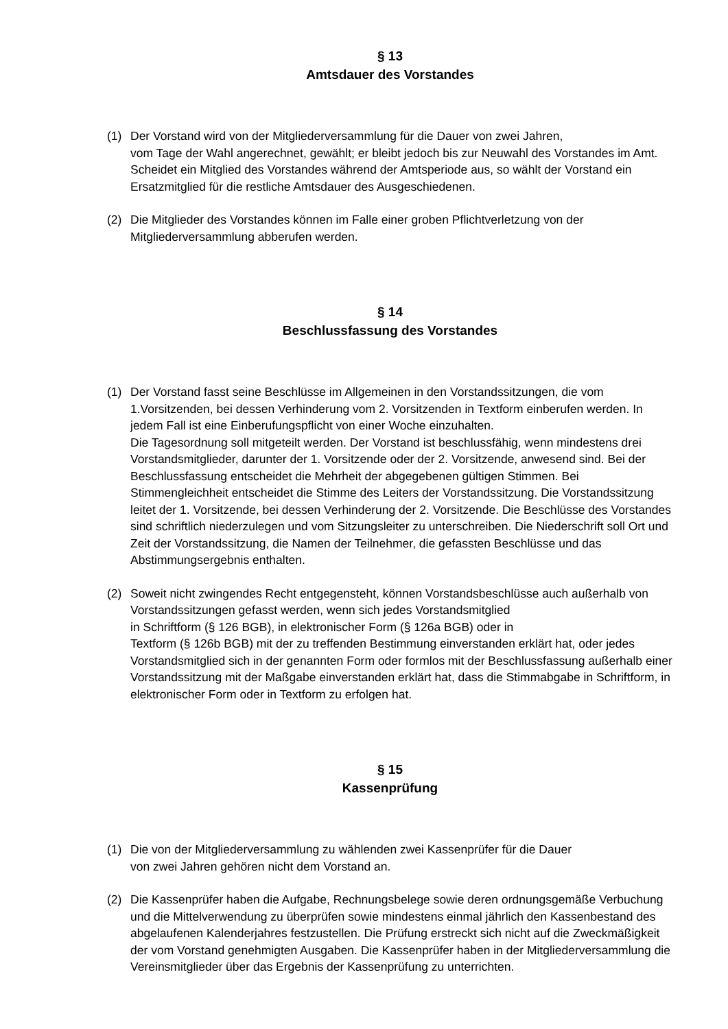§ 13
Amtsdauer des Vorstandes
(1) Der Vorstand wird von der Mitgliederversammlung für die Dauer von zwei Jahren,
vom Tage der Wahl angerechnet, gewählt; er bleibt jedoch bis zur Neuwahl des Vorstandes im Amt. Scheidet ein Mitglied des Vorstandes während der Amtsperiode aus, so wählt der Vorstand ein Ersatzmitglied für die restliche Amtsdauer des Ausgeschiedenen.
(2) Die Mitglieder des Vorstandes können im Falle einer groben Pflichtverletzung von der Mitgliederversammlung abberufen werden.
§ 14
Beschlussfassung des Vorstandes
(1) Der Vorstand fasst seine Beschlüsse im Allgemeinen in den Vorstandssitzungen, die vom 1.Vorsitzenden, bei dessen Verhinderung vom 2. Vorsitzenden in Textform einberufen werden. In jedem Fall ist eine Einberufungspflicht von einer Woche einzuhalten.
Die Tagesordnung soll mitgeteilt werden. Der Vorstand ist beschlussfähig, wenn mindestens drei Vorstandsmitglieder, darunter der 1. Vorsitzende oder der 2. Vorsitzende, anwesend sind. Bei der Beschlussfassung entscheidet die Mehrheit der abgegebenen gültigen Stimmen. Bei Stimmengleichheit entscheidet die Stimme des Leiters der Vorstandssitzung. Die Vorstandssitzung leitet der 1. Vorsitzende, bei dessen Verhinderung der 2. Vorsitzende. Die Beschlüsse des Vorstandes sind schriftlich niederzulegen und vom Sitzungsleiter zu unterschreiben. Die Niederschrift soll Ort und Zeit der Vorstandssitzung, die Namen der Teilnehmer, die gefassten Beschlüsse und das Abstimmungsergebnis enthalten.
(2) Soweit nicht zwingendes Recht entgegensteht, können Vorstandsbeschlüsse auch außerhalb von Vorstandssitzungen gefasst werden, wenn sich jedes Vorstandsmitglied
in Schriftform (§ 126 BGB), in elektronischer Form (§ 126a BGB) oder in
Textform (§ 126b BGB) mit der zu treffenden Bestimmung einverstanden erklärt hat, oder jedes Vorstandsmitglied sich in der genannten Form oder formlos mit der Beschlussfassung außerhalb einer Vorstandssitzung mit der Maßgabe einverstanden erklärt hat, dass die Stimmabgabe in Schriftform, in elektronischer Form oder in Textform zu erfolgen hat.
§ 15
Kassenprüfung
(1) Die von der Mitgliederversammlung zu wählenden zwei Kassenprüfer für die Dauer
von zwei Jahren gehören nicht dem Vorstand an.
(2) Die Kassenprüfer haben die Aufgabe, Rechnungsbelege sowie deren ordnungsgemäße Verbuchung und die Mittelverwendung zu überprüfen sowie mindestens einmal jährlich den Kassenbestand des abgelaufenen Kalenderjahres festzustellen. Die Prüfung erstreckt sich nicht auf die Zweckmäßigkeit der vom Vorstand genehmigten Ausgaben. Die Kassenprüfer haben in der Mitgliederversammlung die Vereinsmitglieder über das Ergebnis der Kassenprüfung zu unterrichten.